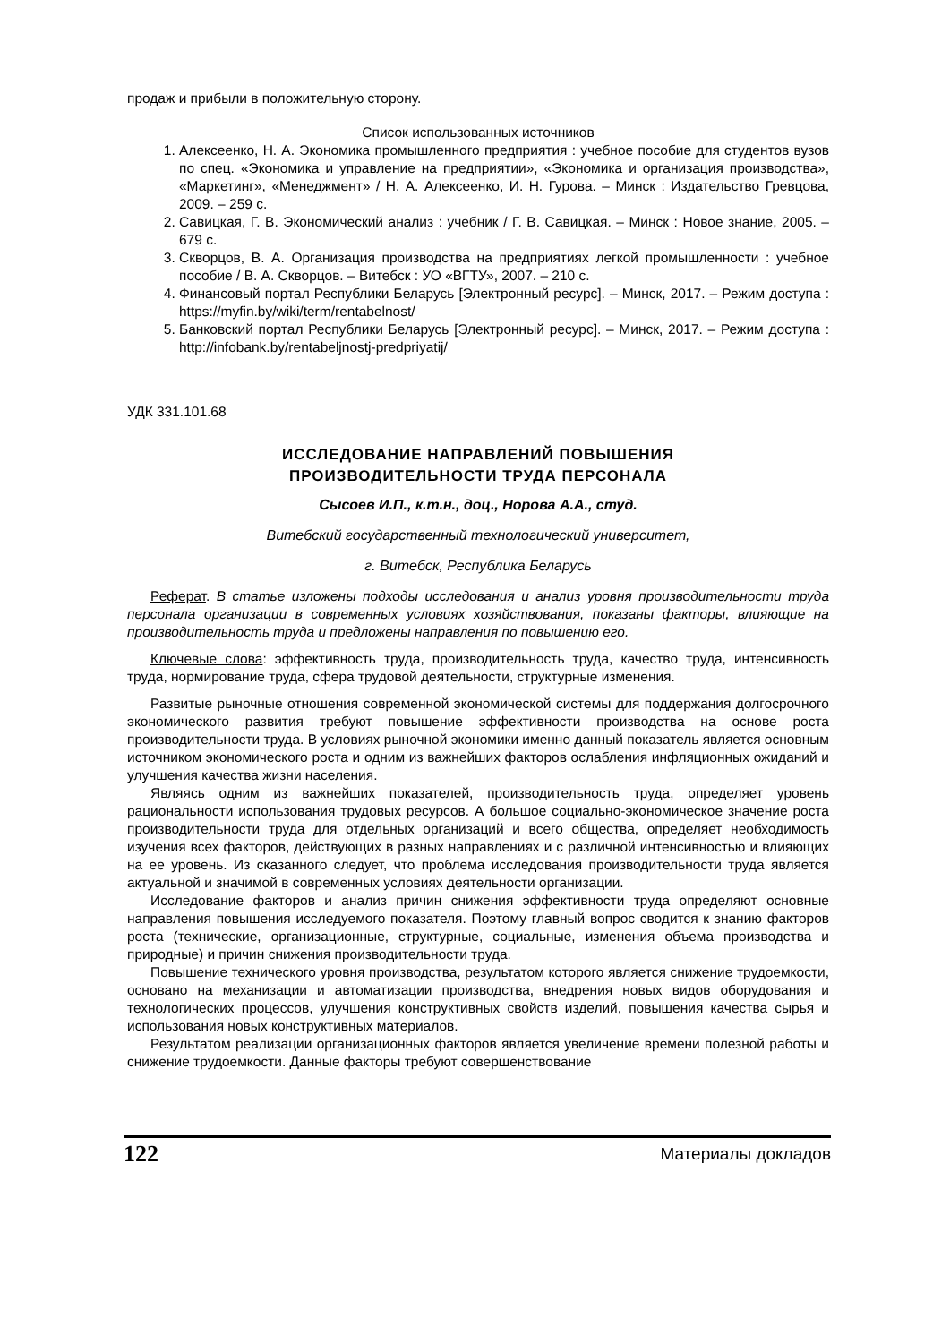продаж и прибыли в положительную сторону.
Список использованных источников
1. Алексеенко, Н. А. Экономика промышленного предприятия : учебное пособие для студентов вузов по спец. «Экономика и управление на предприятии», «Экономика и организация производства», «Маркетинг», «Менеджмент» / Н. А. Алексеенко, И. Н. Гурова. – Минск : Издательство Гревцова, 2009. – 259 с.
2. Савицкая, Г. В. Экономический анализ : учебник / Г. В. Савицкая. – Минск : Новое знание, 2005. – 679 с.
3. Скворцов, В. А. Организация производства на предприятиях легкой промышленности : учебное пособие / В. А. Скворцов. – Витебск : УО «ВГТУ», 2007. – 210 с.
4. Финансовый портал Республики Беларусь [Электронный ресурс]. – Минск, 2017. – Режим доступа : https://myfin.by/wiki/term/rentabelnost/
5. Банковский портал Республики Беларусь [Электронный ресурс]. – Минск, 2017. – Режим доступа : http://infobank.by/rentabeljnostj-predpriyatij/
УДК 331.101.68
ИССЛЕДОВАНИЕ НАПРАВЛЕНИЙ ПОВЫШЕНИЯ
ПРОИЗВОДИТЕЛЬНОСТИ ТРУДА ПЕРСОНАЛА
Сысоев И.П., к.т.н., доц., Норова А.А., студ.
Витебский государственный технологический университет,
г. Витебск, Республика Беларусь
Реферат. В статье изложены подходы исследования и анализ уровня производительности труда персонала организации в современных условиях хозяйствования, показаны факторы, влияющие на производительность труда и предложены направления по повышению его.
Ключевые слова: эффективность труда, производительность труда, качество труда, интенсивность труда, нормирование труда, сфера трудовой деятельности, структурные изменения.
Развитые рыночные отношения современной экономической системы для поддержания долгосрочного экономического развития требуют повышение эффективности производства на основе роста производительности труда. В условиях рыночной экономики именно данный показатель является основным источником экономического роста и одним из важнейших факторов ослабления инфляционных ожиданий и улучшения качества жизни населения.
Являясь одним из важнейших показателей, производительность труда, определяет уровень рациональности использования трудовых ресурсов. А большое социально-экономическое значение роста производительности труда для отдельных организаций и всего общества, определяет необходимость изучения всех факторов, действующих в разных направлениях и с различной интенсивностью и влияющих на ее уровень. Из сказанного следует, что проблема исследования производительности труда является актуальной и значимой в современных условиях деятельности организации.
Исследование факторов и анализ причин снижения эффективности труда определяют основные направления повышения исследуемого показателя. Поэтому главный вопрос сводится к знанию факторов роста (технические, организационные, структурные, социальные, изменения объема производства и природные) и причин снижения производительности труда.
Повышение технического уровня производства, результатом которого является снижение трудоемкости, основано на механизации и автоматизации производства, внедрения новых видов оборудования и технологических процессов, улучшения конструктивных свойств изделий, повышения качества сырья и использования новых конструктивных материалов.
Результатом реализации организационных факторов является увеличение времени полезной работы и снижение трудоемкости. Данные факторы требуют совершенствование
122 Материалы докладов